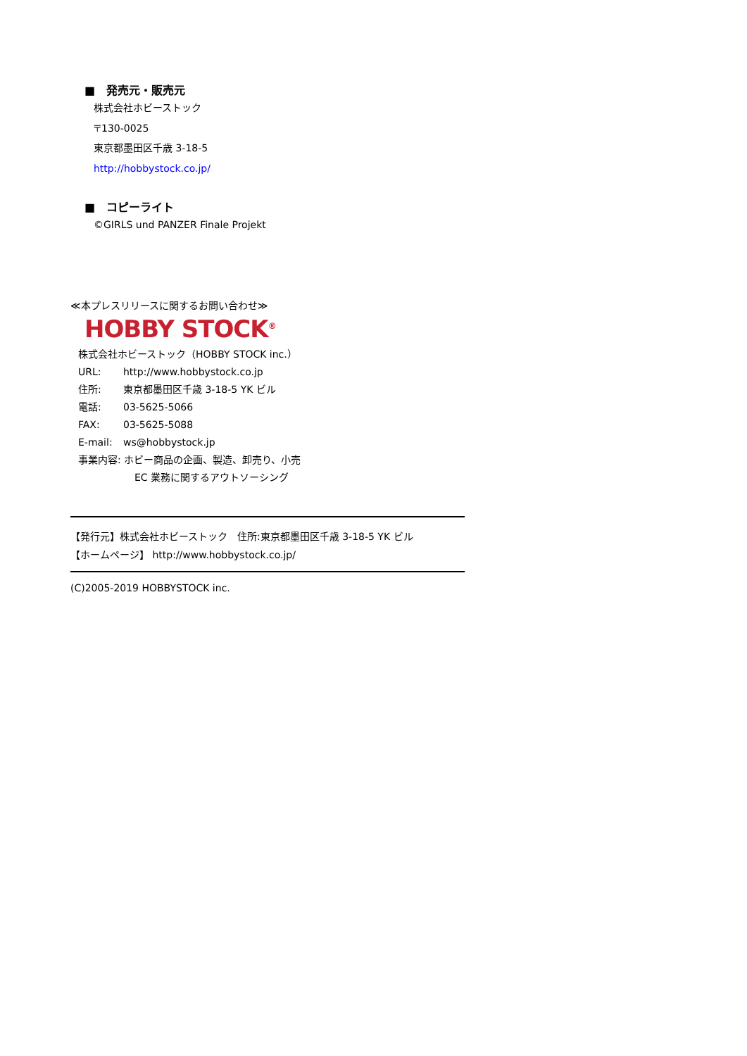■　発売元・販売元
株式会社ホビーストック
〒130-0025
東京都墨田区千歳 3-18-5
http://hobbystock.co.jp/
■　コピーライト
©GIRLS und PANZER Finale Projekt
≪本プレスリリースに関するお問い合わせ≫
HOBBY STOCK<sup>®</sup>
株式会社ホビーストック（HOBBY STOCK inc.）
URL: http://www.hobbystock.co.jp
住所: 東京都墨田区千歳 3-18-5 YK ビル
電話: 03-5625-5066
FAX: 03-5625-5088
E-mail: ws@hobbystock.jp
事業内容: ホビー商品の企画、製造、卸売り、小売
EC 業務に関するアウトソーシング
【発行元】株式会社ホビーストック　住所:東京都墨田区千歳 3-18-5 YK ビル
【ホームページ】 http://www.hobbystock.co.jp/
(C)2005-2019 HOBBYSTOCK inc.